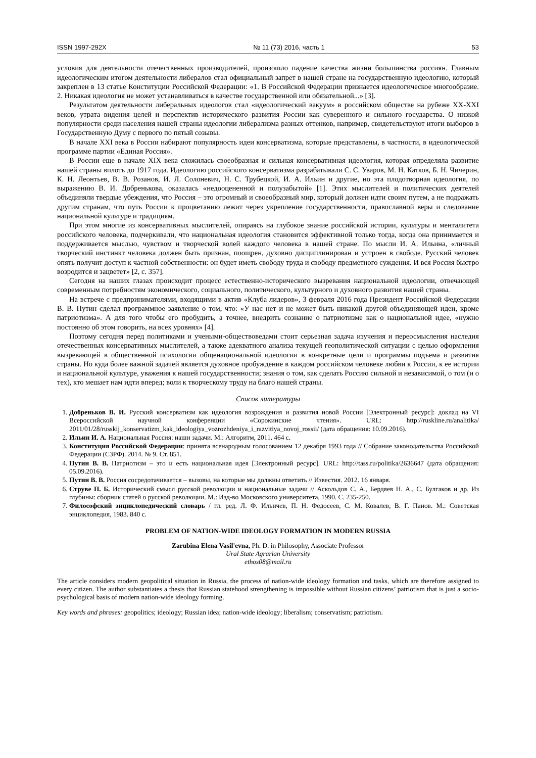ISSN 1997-292X № 11 (73) 2016, часть 1 53
условия для деятельности отечественных производителей, произошло падение качества жизни большинства россиян. Главным идеологическим итогом деятельности либералов стал официальный запрет в нашей стране на государственную идеологию, который закреплен в 13 статье Конституции Российской Федерации: «1. В Российской Федерации признается идеологическое многообразие. 2. Никакая идеология не может устанавливаться в качестве государственной или обязательной...» [3].
Результатом деятельности либеральных идеологов стал «идеологический вакуум» в российском обществе на рубеже XX-XXI веков, утрата видения целей и перспектив исторического развития России как суверенного и сильного государства. О низкой популярности среди населения нашей страны идеологии либерализма разных оттенков, например, свидетельствуют итоги выборов в Государственную Думу с первого по пятый созывы.
В начале XXI века в России набирают популярность идеи консерватизма, которые представлены, в частности, в идеологической программе партии «Единая Россия».
В России еще в начале XIX века сложилась своеобразная и сильная консервативная идеология, которая определяла развитие нашей страны вплоть до 1917 года. Идеологию российского консерватизма разрабатывали С. С. Уваров, М. Н. Катков, Б. Н. Чичерин, К. Н. Леонтьев, В. В. Розанов, И. Л. Солоневич, Н. С. Трубецкой, И. А. Ильин и другие, но эта плодотворная идеология, по выражению В. И. Добренькова, оказалась «недооцененной и полузабытой» [1]. Этих мыслителей и политических деятелей объединяли твердые убеждения, что Россия – это огромный и своеобразный мир, который должен идти своим путем, а не подражать другим странам, что путь России к процветанию лежит через укрепление государственности, православной веры и следование национальной культуре и традициям.
При этом многие из консервативных мыслителей, опираясь на глубокое знание российской истории, культуры и менталитета российского человека, подчеркивали, что национальная идеология становится эффективной только тогда, когда она принимается и поддерживается мыслью, чувством и творческой волей каждого человека в нашей стране. По мысли И. А. Ильина, «личный творческий инстинкт человека должен быть признан, поощрен, духовно дисциплинирован и устроен в свободе. Русский человек опять получит доступ к частной собственности: он будет иметь свободу труда и свободу предметного суждения. И вся Россия быстро возродится и зацветет» [2, с. 357].
Сегодня на наших глазах происходит процесс естественно-исторического вызревания национальной идеологии, отвечающей современным потребностям экономического, социального, политического, культурного и духовного развития нашей страны.
На встрече с предпринимателями, входящими в актив «Клуба лидеров», 3 февраля 2016 года Президент Российской Федерации В. В. Путин сделал программное заявление о том, что: «У нас нет и не может быть никакой другой объединяющей идеи, кроме патриотизма». А для того чтобы его пробудить, а точнее, внедрить сознание о патриотизме как о национальной идее, «нужно постоянно об этом говорить, на всех уровнях» [4].
Поэтому сегодня перед политиками и учеными-обществоведами стоит серьезная задача изучения и переосмысления наследия отечественных консервативных мыслителей, а также адекватного анализа текущей геополитической ситуации с целью оформления вызревающей в общественной психологии общенациональной идеологии в конкретные цели и программы подъема и развития страны. Но куда более важной задачей является духовное пробуждение в каждом российском человеке любви к России, к ее истории и национальной культуре, уважения к нашей государственности; знания о том, как сделать Россию сильной и независимой, о том (и о тех), кто мешает нам идти вперед; воли к творческому труду на благо нашей страны.
Список литературы
1. Добреньков В. И. Русский консерватизм как идеология возрождения и развития новой России [Электронный ресурс]: доклад на VI Всероссийской научной конференции «Сорокинские чтения». URL: http://ruskline.ru/analitika/ 2011/01/28/russkij_konservatizm_kak_ideologiya_vozrozhdeniya_i_razvitiya_novoj_rossii/ (дата обращения: 10.09.2016).
2. Ильин И. А. Национальная Россия: наши задачи. М.: Алгоритм, 2011. 464 с.
3. Конституция Российской Федерации: принята всенародным голосованием 12 декабря 1993 года // Собрание законодательства Российской Федерации (СЗРФ). 2014. № 9. Ст. 851.
4. Путин В. В. Патриотизм – это и есть национальная идея [Электронный ресурс]. URL: http://tass.ru/politika/2636647 (дата обращения: 05.09.2016).
5. Путин В. В. Россия сосредотачивается – вызовы, на которые мы должны ответить // Известия. 2012. 16 января.
6. Струве П. Б. Исторический смысл русской революции и национальные задачи // Аскольдов С. А., Бердяев Н. А., С. Булгаков и др. Из глубины: сборник статей о русской революции. М.: Изд-во Московского университета, 1990. С. 235-250.
7. Философский энциклопедический словарь / гл. ред. Л. Ф. Ильичев, П. Н. Федосеев, С. М. Ковалев, В. Г. Панов. М.: Советская энциклопедия, 1983. 840 с.
PROBLEM OF NATION-WIDE IDEOLOGY FORMATION IN MODERN RUSSIA
Zarubina Elena Vasil'evna, Ph. D. in Philosophy, Associate Professor
Ural State Agrarian University
ethos08@mail.ru
The article considers modern geopolitical situation in Russia, the process of nation-wide ideology formation and tasks, which are therefore assigned to every citizen. The author substantiates a thesis that Russian statehood strengthening is impossible without Russian citizens’ patriotism that is just a socio-psychological basis of modern nation-wide ideology forming.
Key words and phrases: geopolitics; ideology; Russian idea; nation-wide ideology; liberalism; conservatism; patriotism.